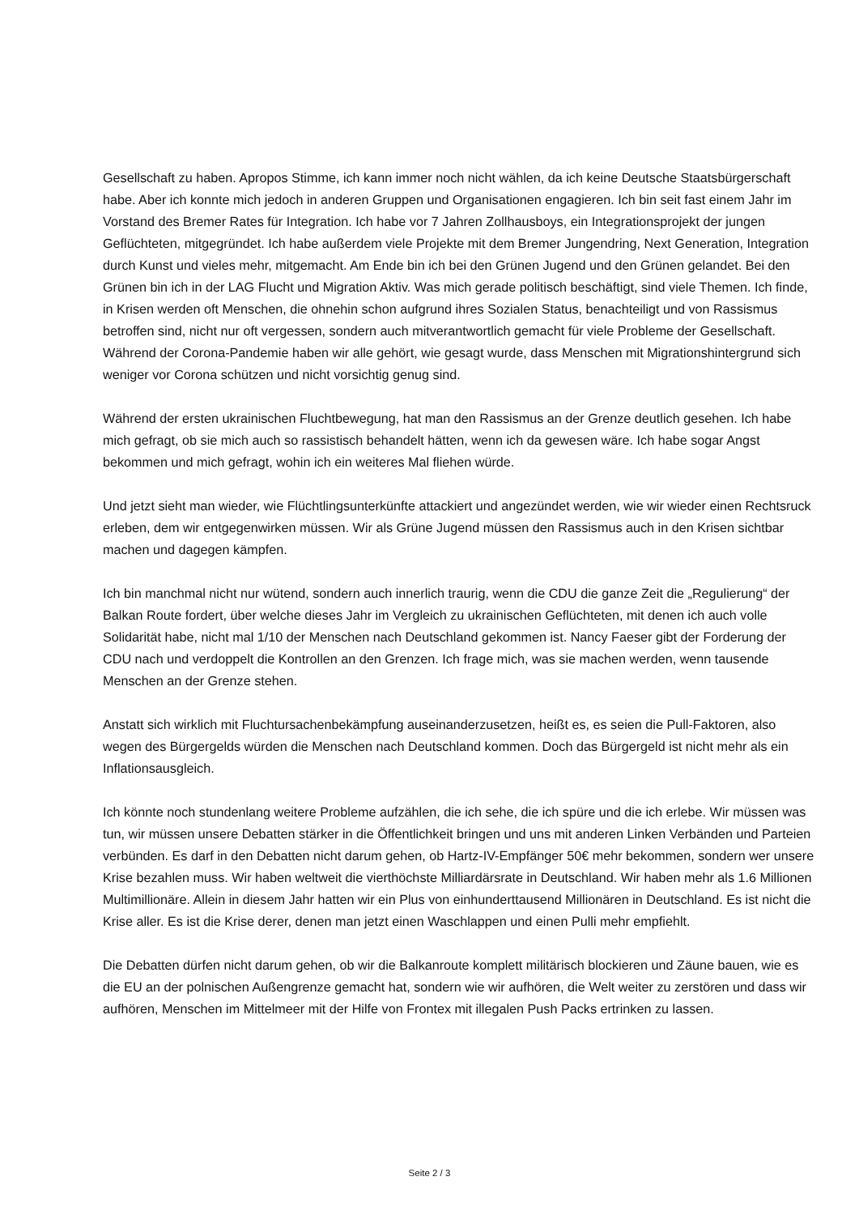Gesellschaft zu haben. Apropos Stimme, ich kann immer noch nicht wählen, da ich keine Deutsche Staatsbürgerschaft habe. Aber ich konnte mich jedoch in anderen Gruppen und Organisationen engagieren. Ich bin seit fast einem Jahr im Vorstand des Bremer Rates für Integration. Ich habe vor 7 Jahren Zollhausboys, ein Integrationsprojekt der jungen Geflüchteten, mitgegründet. Ich habe außerdem viele Projekte mit dem Bremer Jungendring, Next Generation, Integration durch Kunst und vieles mehr, mitgemacht. Am Ende bin ich bei den Grünen Jugend und den Grünen gelandet. Bei den Grünen bin ich in der LAG Flucht und Migration Aktiv. Was mich gerade politisch beschäftigt, sind viele Themen. Ich finde, in Krisen werden oft Menschen, die ohnehin schon aufgrund ihres Sozialen Status, benachteiligt und von Rassismus betroffen sind, nicht nur oft vergessen, sondern auch mitverantwortlich gemacht für viele Probleme der Gesellschaft. Während der Corona-Pandemie haben wir alle gehört, wie gesagt wurde, dass Menschen mit Migrationshintergrund sich weniger vor Corona schützen und nicht vorsichtig genug sind.
Während der ersten ukrainischen Fluchtbewegung, hat man den Rassismus an der Grenze deutlich gesehen. Ich habe mich gefragt, ob sie mich auch so rassistisch behandelt hätten, wenn ich da gewesen wäre. Ich habe sogar Angst bekommen und mich gefragt, wohin ich ein weiteres Mal fliehen würde.
Und jetzt sieht man wieder, wie Flüchtlingsunterkünfte attackiert und angezündet werden, wie wir wieder einen Rechtsruck erleben, dem wir entgegenwirken müssen. Wir als Grüne Jugend müssen den Rassismus auch in den Krisen sichtbar machen und dagegen kämpfen.
Ich bin manchmal nicht nur wütend, sondern auch innerlich traurig, wenn die CDU die ganze Zeit die „Regulierung“ der Balkan Route fordert, über welche dieses Jahr im Vergleich zu ukrainischen Geflüchteten, mit denen ich auch volle Solidarität habe, nicht mal 1/10 der Menschen nach Deutschland gekommen ist. Nancy Faeser gibt der Forderung der CDU nach und verdoppelt die Kontrollen an den Grenzen. Ich frage mich, was sie machen werden, wenn tausende Menschen an der Grenze stehen.
Anstatt sich wirklich mit Fluchtursachenbekämpfung auseinanderzusetzen, heißt es, es seien die Pull-Faktoren, also wegen des Bürgergelds würden die Menschen nach Deutschland kommen. Doch das Bürgergeld ist nicht mehr als ein Inflationsausgleich.
Ich könnte noch stundenlang weitere Probleme aufzählen, die ich sehe, die ich spüre und die ich erlebe. Wir müssen was tun, wir müssen unsere Debatten stärker in die Öffentlichkeit bringen und uns mit anderen Linken Verbänden und Parteien verbünden. Es darf in den Debatten nicht darum gehen, ob Hartz-IV-Empfänger 50€ mehr bekommen, sondern wer unsere Krise bezahlen muss. Wir haben weltweit die vierthöchste Milliardärsrate in Deutschland. Wir haben mehr als 1.6 Millionen Multimillionäre. Allein in diesem Jahr hatten wir ein Plus von einhunderttausend Millionären in Deutschland. Es ist nicht die Krise aller. Es ist die Krise derer, denen man jetzt einen Waschlappen und einen Pulli mehr empfiehlt.
Die Debatten dürfen nicht darum gehen, ob wir die Balkanroute komplett militärisch blockieren und Zäune bauen, wie es die EU an der polnischen Außengrenze gemacht hat, sondern wie wir aufhören, die Welt weiter zu zerstören und dass wir aufhören, Menschen im Mittelmeer mit der Hilfe von Frontex mit illegalen Push Packs ertrinken zu lassen.
Seite 2 / 3